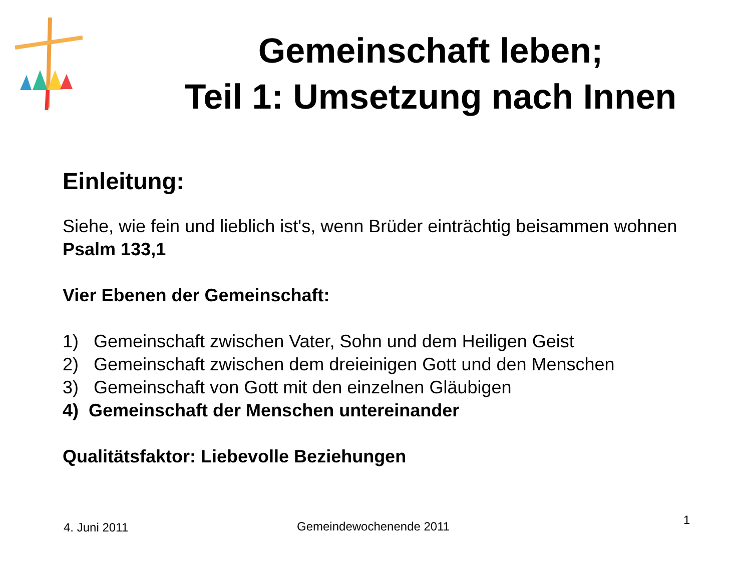Gemeinschaft leben;
Teil 1: Umsetzung nach Innen
Einleitung:
Siehe, wie fein und lieblich ist's, wenn Brüder einträchtig beisammen wohnen
Psalm 133,1
Vier Ebenen der Gemeinschaft:
1) Gemeinschaft zwischen Vater, Sohn und dem Heiligen Geist
2) Gemeinschaft zwischen dem dreieinigen Gott und den Menschen
3) Gemeinschaft von Gott mit den einzelnen Gläubigen
4) Gemeinschaft der Menschen untereinander
Qualitätsfaktor: Liebevolle Beziehungen
4. Juni 2011 Gemeindewochenende 2011 1